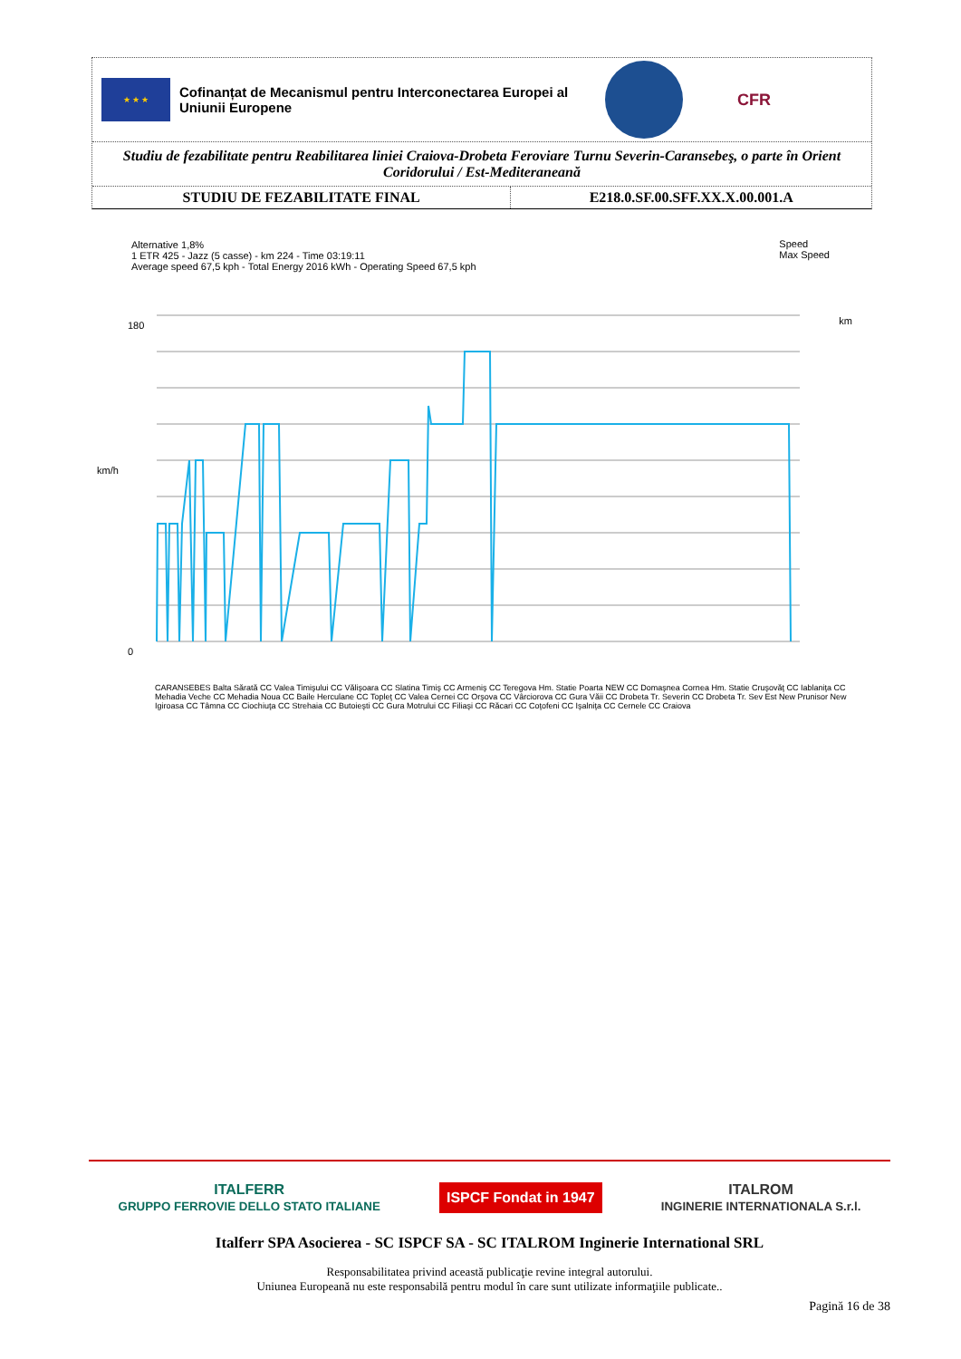★ ★ ★
Cofinanțat de Mecanismul pentru Interconectarea Europei al Uniunii Europene
CFR
Studiu de fezabilitate pentru Reabilitarea liniei Craiova-Drobeta Feroviare Turnu Severin-Caransebeş, o parte în Orient Coridorului / Est-Mediteraneană
| STUDIU DE FEZABILITATE FINAL | E218.0.SF.00.SFF.XX.X.00.001.A |
Alternative 1,8%
1 ETR 425 - Jazz (5 casse) - km 224 - Time 03:19:11
Average speed 67,5 kph - Total Energy 2016 kWh - Operating Speed 67,5 kph
Speed
Max Speed
180
0
km/h
km
CARANSEBES Balta Sărată CC Valea Timişului CC Vălişoara CC Slatina Timiş CC Armeniş CC Teregova Hm. Statie Poarta NEW CC Domaşnea Cornea Hm. Statie Cruşovăţ CC Iablaniţa CC Mehadia Veche CC Mehadia Noua CC Baile Herculane CC Topleţ CC Valea Cernei CC Orşova CC Vârciorova CC Gura Văii CC Drobeta Tr. Severin CC Drobeta Tr. Sev Est New Prunisor New Igiroasa CC Tâmna CC Ciochiuţa CC Strehaia CC Butoieşti CC Gura Motrului CC Filiaşi CC Răcari CC Coţofeni CC Işalniţa CC Cernele CC Craiova
ITALFERR
GRUPPO FERROVIE DELLO STATO ITALIANE ISPCF Fondat in 1947 ITALROM
INGINERIE INTERNATIONALA S.r.l.
Italferr SPA Asocierea - SC ISPCF SA - SC ITALROM Inginerie International SRL
Responsabilitatea privind această publicaţie revine integral autorului.
Uniunea Europeană nu este responsabilă pentru modul în care sunt utilizate informaţiile publicate..
Pagină 16 de 38